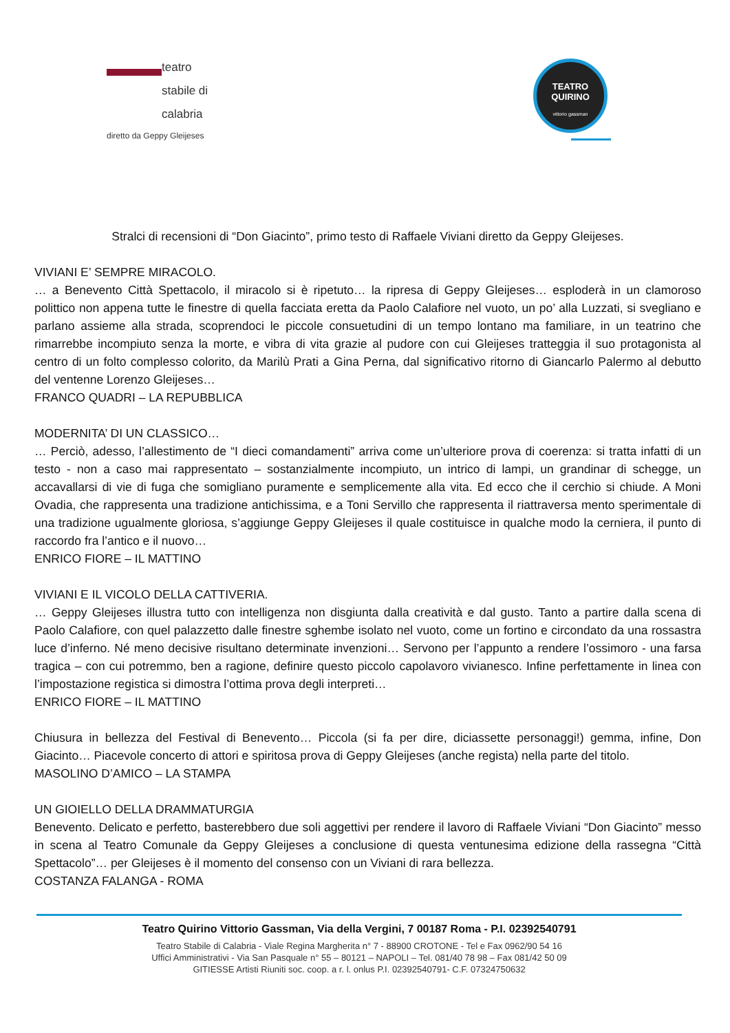teatro
stabile di
calabria
diretto da Geppy Gleijeses
TEATRO
QUIRINO
vittorio gassman
Stralci di recensioni di “Don Giacinto”, primo testo di Raffaele Viviani diretto da Geppy Gleijeses.
VIVIANI E’ SEMPRE MIRACOLO.
… a Benevento Città Spettacolo, il miracolo si è ripetuto… la ripresa di Geppy Gleijeses… esploderà in un clamoroso polittico non appena tutte le finestre di quella facciata eretta da Paolo Calafiore nel vuoto, un po’ alla Luzzati, si svegliano e parlano assieme alla strada, scoprendoci le piccole consuetudini di un tempo lontano ma familiare, in un teatrino che rimarrebbe incompiuto senza la morte, e vibra di vita grazie al pudore con cui Gleijeses tratteggia il suo protagonista al centro di un folto complesso colorito, da Marilù Prati a Gina Perna, dal significativo ritorno di Giancarlo Palermo al debutto del ventenne Lorenzo Gleijeses…
FRANCO QUADRI – LA REPUBBLICA
MODERNITA’ DI UN CLASSICO…
… Perciò, adesso, l’allestimento de “I dieci comandamenti” arriva come un’ulteriore prova di coerenza: si tratta infatti di un testo - non a caso mai rappresentato – sostanzialmente incompiuto, un intrico di lampi, un grandinar di schegge, un accavallarsi di vie di fuga che somigliano puramente e semplicemente alla vita. Ed ecco che il cerchio si chiude. A Moni Ovadia, che rappresenta una tradizione antichissima, e a Toni Servillo che rappresenta il riattraversa mento sperimentale di una tradizione ugualmente gloriosa, s’aggiunge Geppy Gleijeses il quale costituisce in qualche modo la cerniera, il punto di raccordo fra l’antico e il nuovo…
ENRICO FIORE – IL MATTINO
VIVIANI E IL VICOLO DELLA CATTIVERIA.
… Geppy Gleijeses illustra tutto con intelligenza non disgiunta dalla creatività e dal gusto. Tanto a partire dalla scena di Paolo Calafiore, con quel palazzetto dalle finestre sghembe isolato nel vuoto, come un fortino e circondato da una rossastra luce d’inferno. Né meno decisive risultano determinate invenzioni… Servono per l’appunto a rendere l’ossimoro - una farsa tragica – con cui potremmo, ben a ragione, definire questo piccolo capolavoro vivianesco. Infine perfettamente in linea con l’impostazione registica si dimostra l’ottima prova degli interpreti…
ENRICO FIORE – IL MATTINO
Chiusura in bellezza del Festival di Benevento… Piccola (si fa per dire, diciassette personaggi!) gemma, infine, Don Giacinto… Piacevole concerto di attori e spiritosa prova di Geppy Gleijeses (anche regista) nella parte del titolo.
MASOLINO D’AMICO – LA STAMPA
UN GIOIELLO DELLA DRAMMATURGIA
Benevento. Delicato e perfetto, basterebbero due soli aggettivi per rendere il lavoro di Raffaele Viviani “Don Giacinto” messo in scena al Teatro Comunale da Geppy Gleijeses a conclusione di questa ventunesima edizione della rassegna “Città Spettacolo”… per Gleijeses è il momento del consenso con un Viviani di rara bellezza.
COSTANZA FALANGA - ROMA
Teatro Quirino Vittorio Gassman, Via della Vergini, 7 00187 Roma - P.I. 02392540791
Teatro Stabile di Calabria - Viale Regina Margherita n° 7 - 88900 CROTONE - Tel e Fax 0962/90 54 16
Uffici Amministrativi - Via San Pasquale n° 55 – 80121 – NAPOLI – Tel. 081/40 78 98 – Fax 081/42 50 09
GITIESSE Artisti Riuniti soc. coop. a r. l. onlus P.I. 02392540791- C.F. 07324750632